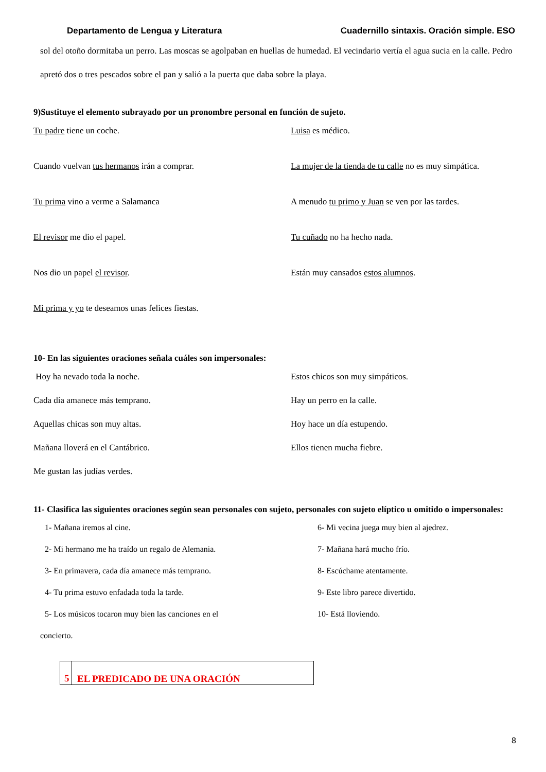Departamento de Lengua y Literatura Cuadernillo sintaxis. Oración simple. ESO
sol del otoño dormitaba un perro. Las moscas se agolpaban en huellas de humedad. El vecindario vertía el agua sucia en la calle. Pedro apretó dos o tres pescados sobre el pan y salió a la puerta que daba sobre la playa.
9)Sustituye el elemento subrayado por un pronombre personal en función de sujeto.
Tu padre tiene un coche.
Luisa es médico.
Cuando vuelvan tus hermanos irán a comprar.
La mujer de la tienda de tu calle no es muy simpática.
Tu prima vino a verme a Salamanca
A menudo tu primo y Juan se ven por las tardes.
El revisor me dio el papel.
Tu cuñado no ha hecho nada.
Nos dio un papel el revisor.
Están muy cansados estos alumnos.
Mi prima y yo te deseamos unas felices fiestas.
10- En las siguientes oraciones señala cuáles son impersonales:
Hoy ha nevado toda la noche.
Estos chicos son muy simpáticos.
Cada día amanece más temprano.
Hay un perro en la calle.
Aquellas chicas son muy altas.
Hoy hace un día estupendo.
Mañana lloverá en el Cantábrico.
Ellos tienen mucha fiebre.
Me gustan las judías verdes.
11- Clasifica las siguientes oraciones según sean personales con sujeto, personales con sujeto elíptico u omitido o impersonales:
1- Mañana iremos al cine.
6- Mi vecina juega muy bien al ajedrez.
2- Mi hermano me ha traído un regalo de Alemania.
7- Mañana hará mucho frío.
3- En primavera, cada día amanece más temprano.
8- Escúchame atentamente.
4- Tu prima estuvo enfadada toda la tarde.
9- Este libro parece divertido.
5- Los músicos tocaron muy bien las canciones en el
10- Está lloviendo.
concierto.
5
EL PREDICADO DE UNA ORACIÓN
8